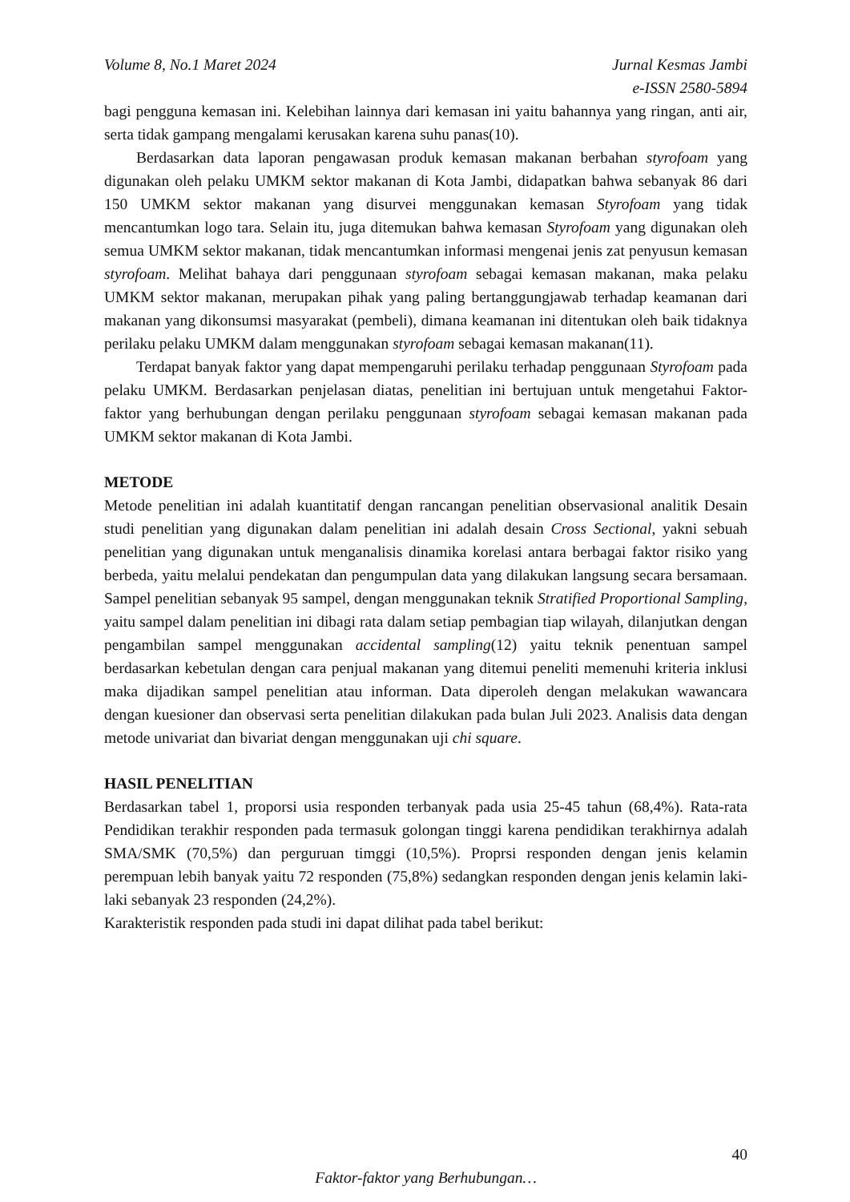Volume 8, No.1 Maret 2024 Jurnal Kesmas Jambi
e-ISSN 2580-5894
bagi pengguna kemasan ini. Kelebihan lainnya dari kemasan ini yaitu bahannya yang ringan, anti air, serta tidak gampang mengalami kerusakan karena suhu panas(10).
Berdasarkan data laporan pengawasan produk kemasan makanan berbahan styrofoam yang digunakan oleh pelaku UMKM sektor makanan di Kota Jambi, didapatkan bahwa sebanyak 86 dari 150 UMKM sektor makanan yang disurvei menggunakan kemasan Styrofoam yang tidak mencantumkan logo tara. Selain itu, juga ditemukan bahwa kemasan Styrofoam yang digunakan oleh semua UMKM sektor makanan, tidak mencantumkan informasi mengenai jenis zat penyusun kemasan styrofoam. Melihat bahaya dari penggunaan styrofoam sebagai kemasan makanan, maka pelaku UMKM sektor makanan, merupakan pihak yang paling bertanggungjawab terhadap keamanan dari makanan yang dikonsumsi masyarakat (pembeli), dimana keamanan ini ditentukan oleh baik tidaknya perilaku pelaku UMKM dalam menggunakan styrofoam sebagai kemasan makanan(11).
Terdapat banyak faktor yang dapat mempengaruhi perilaku terhadap penggunaan Styrofoam pada pelaku UMKM. Berdasarkan penjelasan diatas, penelitian ini bertujuan untuk mengetahui Faktor-faktor yang berhubungan dengan perilaku penggunaan styrofoam sebagai kemasan makanan pada UMKM sektor makanan di Kota Jambi.
METODE
Metode penelitian ini adalah kuantitatif dengan rancangan penelitian observasional analitik Desain studi penelitian yang digunakan dalam penelitian ini adalah desain Cross Sectional, yakni sebuah penelitian yang digunakan untuk menganalisis dinamika korelasi antara berbagai faktor risiko yang berbeda, yaitu melalui pendekatan dan pengumpulan data yang dilakukan langsung secara bersamaan. Sampel penelitian sebanyak 95 sampel, dengan menggunakan teknik Stratified Proportional Sampling, yaitu sampel dalam penelitian ini dibagi rata dalam setiap pembagian tiap wilayah, dilanjutkan dengan pengambilan sampel menggunakan accidental sampling(12) yaitu teknik penentuan sampel berdasarkan kebetulan dengan cara penjual makanan yang ditemui peneliti memenuhi kriteria inklusi maka dijadikan sampel penelitian atau informan. Data diperoleh dengan melakukan wawancara dengan kuesioner dan observasi serta penelitian dilakukan pada bulan Juli 2023. Analisis data dengan metode univariat dan bivariat dengan menggunakan uji chi square.
HASIL PENELITIAN
Berdasarkan tabel 1, proporsi usia responden terbanyak pada usia 25-45 tahun (68,4%). Rata-rata Pendidikan terakhir responden pada termasuk golongan tinggi karena pendidikan terakhirnya adalah SMA/SMK (70,5%) dan perguruan timggi (10,5%). Proprsi responden dengan jenis kelamin perempuan lebih banyak yaitu 72 responden (75,8%) sedangkan responden dengan jenis kelamin laki-laki sebanyak 23 responden (24,2%).
Karakteristik responden pada studi ini dapat dilihat pada tabel berikut:
40
Faktor-faktor yang Berhubungan…